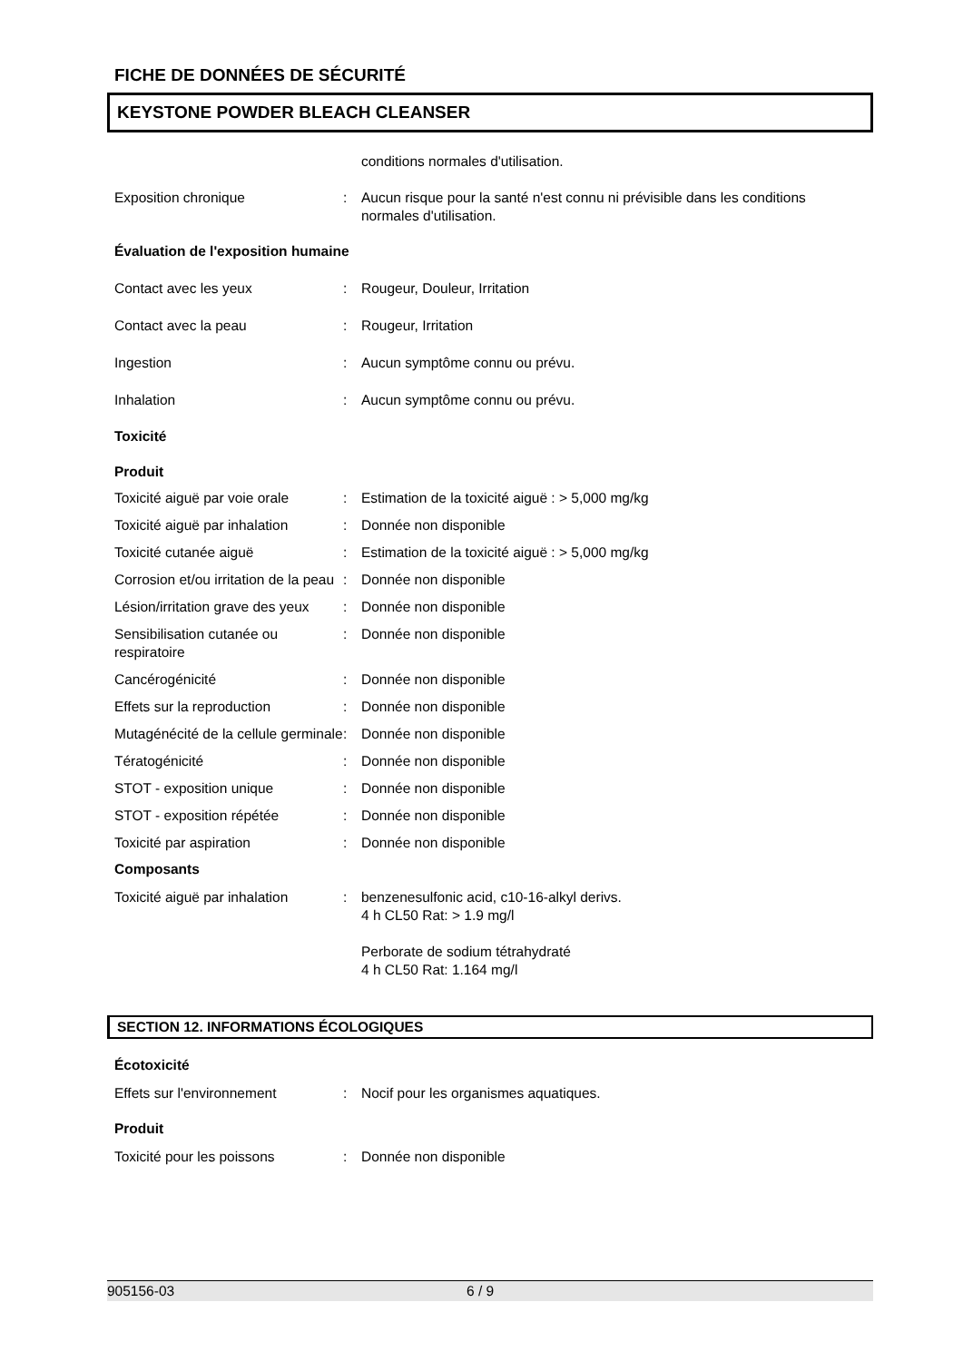FICHE DE DONNÉES DE SÉCURITÉ
KEYSTONE POWDER BLEACH CLEANSER
conditions normales d'utilisation.
Exposition chronique : Aucun risque pour la santé n'est connu ni prévisible dans les conditions normales d'utilisation.
Évaluation de l'exposition humaine
Contact avec les yeux : Rougeur, Douleur, Irritation
Contact avec la peau : Rougeur, Irritation
Ingestion : Aucun symptôme connu ou prévu.
Inhalation : Aucun symptôme connu ou prévu.
Toxicité
Produit
Toxicité aiguë par voie orale
: Estimation de la toxicité aiguë : > 5,000 mg/kg
Toxicité aiguë par inhalation
: Donnée non disponible
Toxicité cutanée aiguë : Estimation de la toxicité aiguë : > 5,000 mg/kg
Corrosion et/ou irritation de la peau
: Donnée non disponible
Lésion/irritation grave des yeux
: Donnée non disponible
Sensibilisation cutanée ou respiratoire
: Donnée non disponible
Cancérogénicité : Donnée non disponible
Effets sur la reproduction : Donnée non disponible
Mutagénécité de la cellule germinale
: Donnée non disponible
Tératogénicité : Donnée non disponible
STOT - exposition unique : Donnée non disponible
STOT - exposition répétée : Donnée non disponible
Toxicité par aspiration : Donnée non disponible
Composants
Toxicité aiguë par inhalation
: benzenesulfonic acid, c10-16-alkyl derivs.
4 h CL50 Rat: > 1.9 mg/l
Perborate de sodium tétrahydraté
4 h CL50 Rat: 1.164 mg/l
SECTION 12. INFORMATIONS ÉCOLOGIQUES
Écotoxicité
Effets sur l'environnement : Nocif pour les organismes aquatiques.
Produit
Toxicité pour les poissons : Donnée non disponible
905156-03 6 / 9